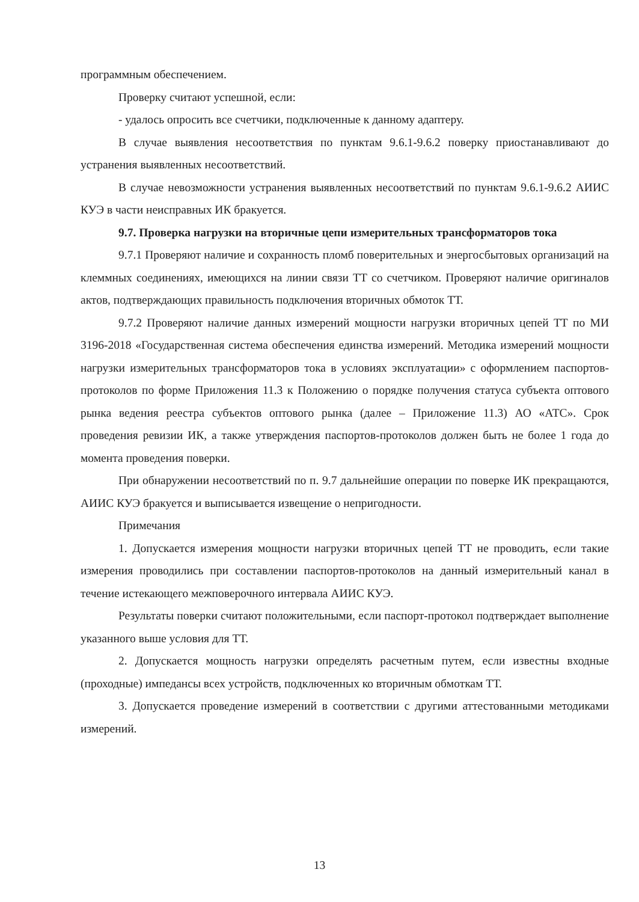программным обеспечением.
Проверку считают успешной, если:
- удалось опросить все счетчики, подключенные к данному адаптеру.
В случае выявления несоответствия по пунктам 9.6.1-9.6.2 поверку приостанавливают до устранения выявленных несоответствий.
В случае невозможности устранения выявленных несоответствий по пунктам 9.6.1-9.6.2 АИИС КУЭ в части неисправных ИК бракуется.
9.7. Проверка нагрузки на вторичные цепи измерительных трансформаторов тока
9.7.1 Проверяют наличие и сохранность пломб поверительных и энергосбытовых организаций на клеммных соединениях, имеющихся на линии связи ТТ со счетчиком. Проверяют наличие оригиналов актов, подтверждающих правильность подключения вторичных обмоток ТТ.
9.7.2 Проверяют наличие данных измерений мощности нагрузки вторичных цепей ТТ по МИ 3196-2018 «Государственная система обеспечения единства измерений. Методика измерений мощности нагрузки измерительных трансформаторов тока в условиях эксплуатации» с оформлением паспортов-протоколов по форме Приложения 11.3 к Положению о порядке получения статуса субъекта оптового рынка ведения реестра субъектов оптового рынка (далее – Приложение 11.3) АО «АТС». Срок проведения ревизии ИК, а также утверждения паспортов-протоколов должен быть не более 1 года до момента проведения поверки.
При обнаружении несоответствий по п. 9.7 дальнейшие операции по поверке ИК прекращаются, АИИС КУЭ бракуется и выписывается извещение о непригодности.
Примечания
1. Допускается измерения мощности нагрузки вторичных цепей ТТ не проводить, если такие измерения проводились при составлении паспортов-протоколов на данный измерительный канал в течение истекающего межповерочного интервала АИИС КУЭ.
Результаты поверки считают положительными, если паспорт-протокол подтверждает выполнение указанного выше условия для ТТ.
2. Допускается мощность нагрузки определять расчетным путем, если известны входные (проходные) импедансы всех устройств, подключенных ко вторичным обмоткам ТТ.
3. Допускается проведение измерений в соответствии с другими аттестованными методиками измерений.
13